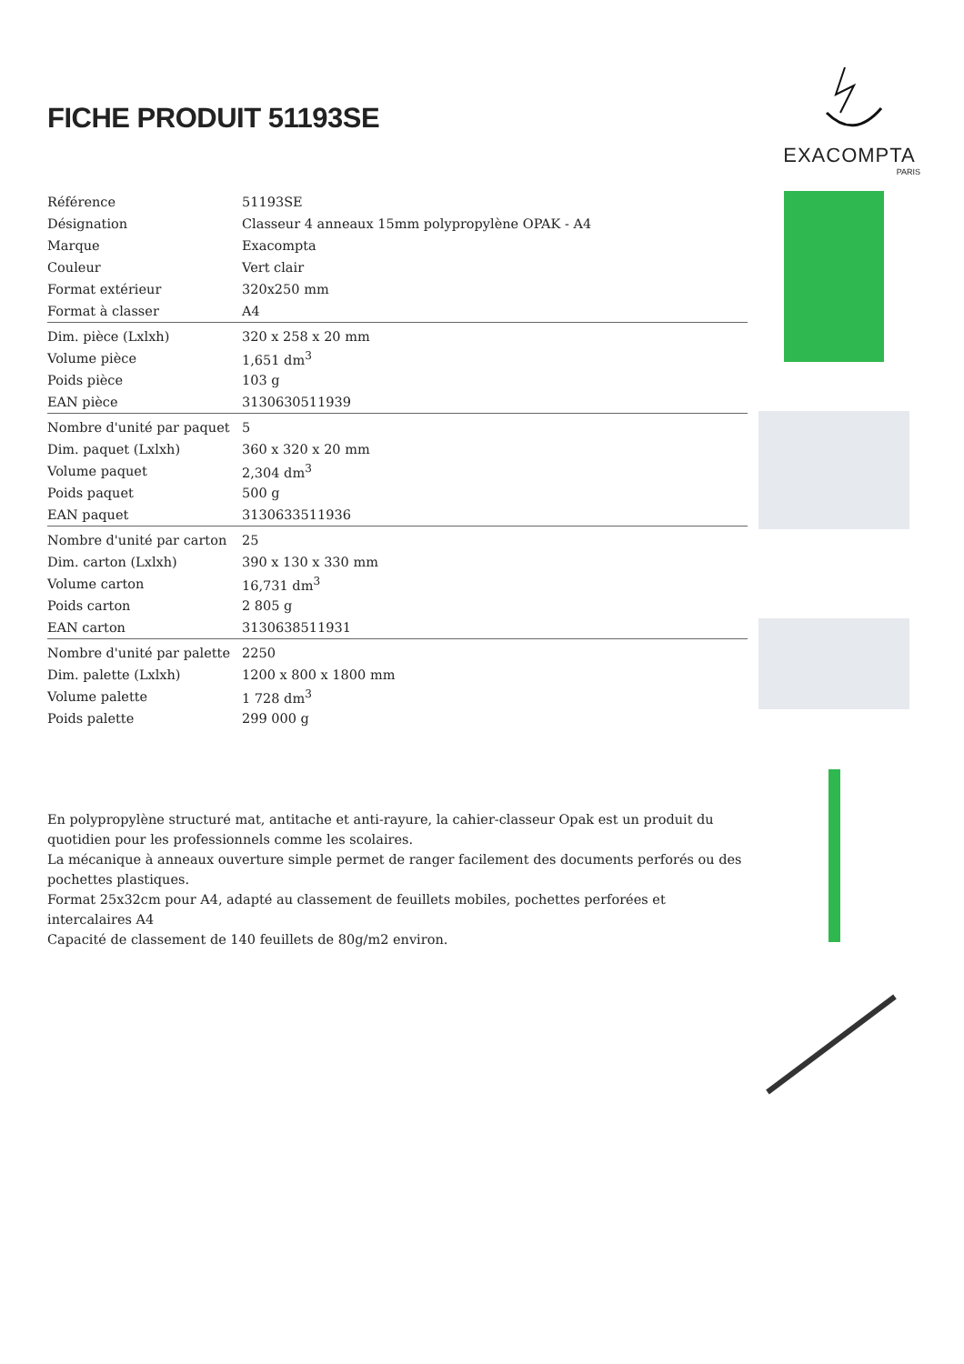FICHE PRODUIT 51193SE
| Référence | 51193SE |
| Désignation | Classeur 4 anneaux 15mm polypropylène OPAK - A4 |
| Marque | Exacompta |
| Couleur | Vert clair |
| Format extérieur | 320x250 mm |
| Format à classer | A4 |
| Dim. pièce (Lxlxh) | 320 x 258 x 20 mm |
| Volume pièce | 1,651 dm<sup>3</sup> |
| Poids pièce | 103 g |
| EAN pièce | 3130630511939 |
| Nombre d'unité par paquet | 5 |
| Dim. paquet (Lxlxh) | 360 x 320 x 20 mm |
| Volume paquet | 2,304 dm<sup>3</sup> |
| Poids paquet | 500 g |
| EAN paquet | 3130633511936 |
| Nombre d'unité par carton | 25 |
| Dim. carton (Lxlxh) | 390 x 130 x 330 mm |
| Volume carton | 16,731 dm<sup>3</sup> |
| Poids carton | 2 805 g |
| EAN carton | 3130638511931 |
| Nombre d'unité par palette | 2250 |
| Dim. palette (Lxlxh) | 1200 x 800 x 1800 mm |
| Volume palette | 1 728 dm<sup>3</sup> |
| Poids palette | 299 000 g |
En polypropylène structuré mat, antitache et anti-rayure, la cahier-classeur Opak est un produit du quotidien pour les professionnels comme les scolaires.
La mécanique à anneaux ouverture simple permet de ranger facilement des documents perforés ou des pochettes plastiques.
Format 25x32cm pour A4, adapté au classement de feuillets mobiles, pochettes perforées et intercalaires A4
Capacité de classement de 140 feuillets de 80g/m2 environ.
EXACOMPTA
PARIS